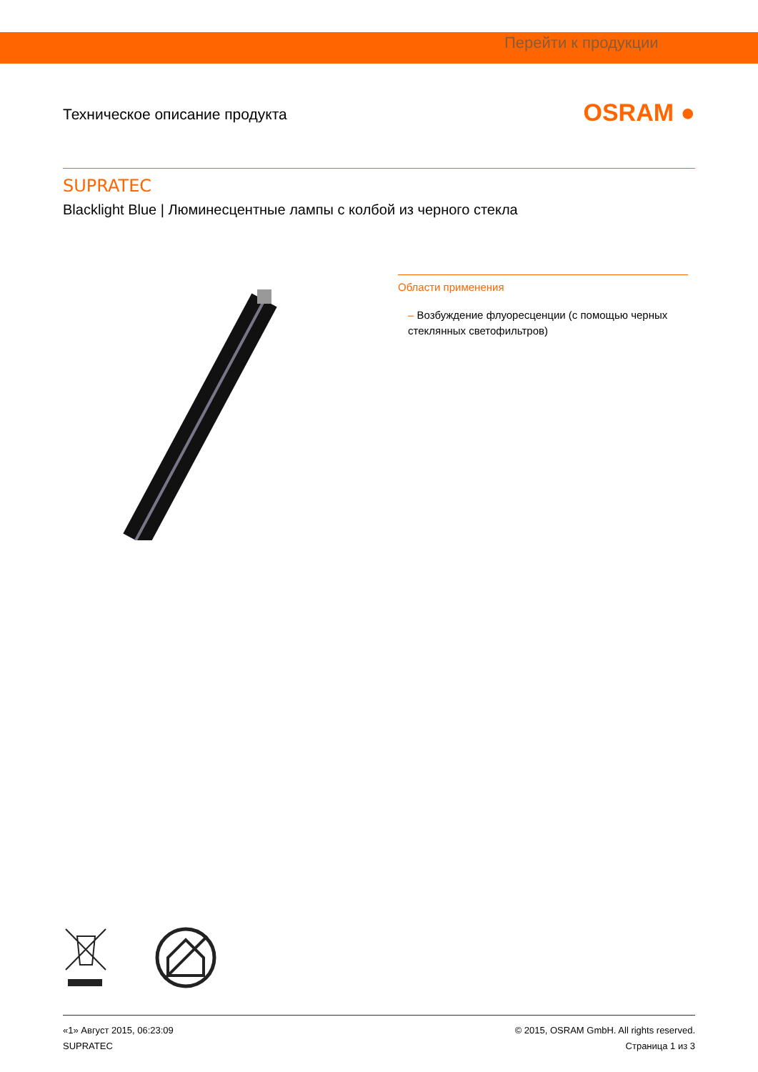Перейти к продукции
Техническое описание продукта
OSRAM ●
SUPRATEC
Blacklight Blue | Люминесцентные лампы с колбой из черного стекла
Области применения
– Возбуждение флуоресценции (с помощью черных стеклянных светофильтров)
«1» Август 2015, 06:23:09
SUPRATEC
© 2015, OSRAM GmbH. All rights reserved.
Страница 1 из 3